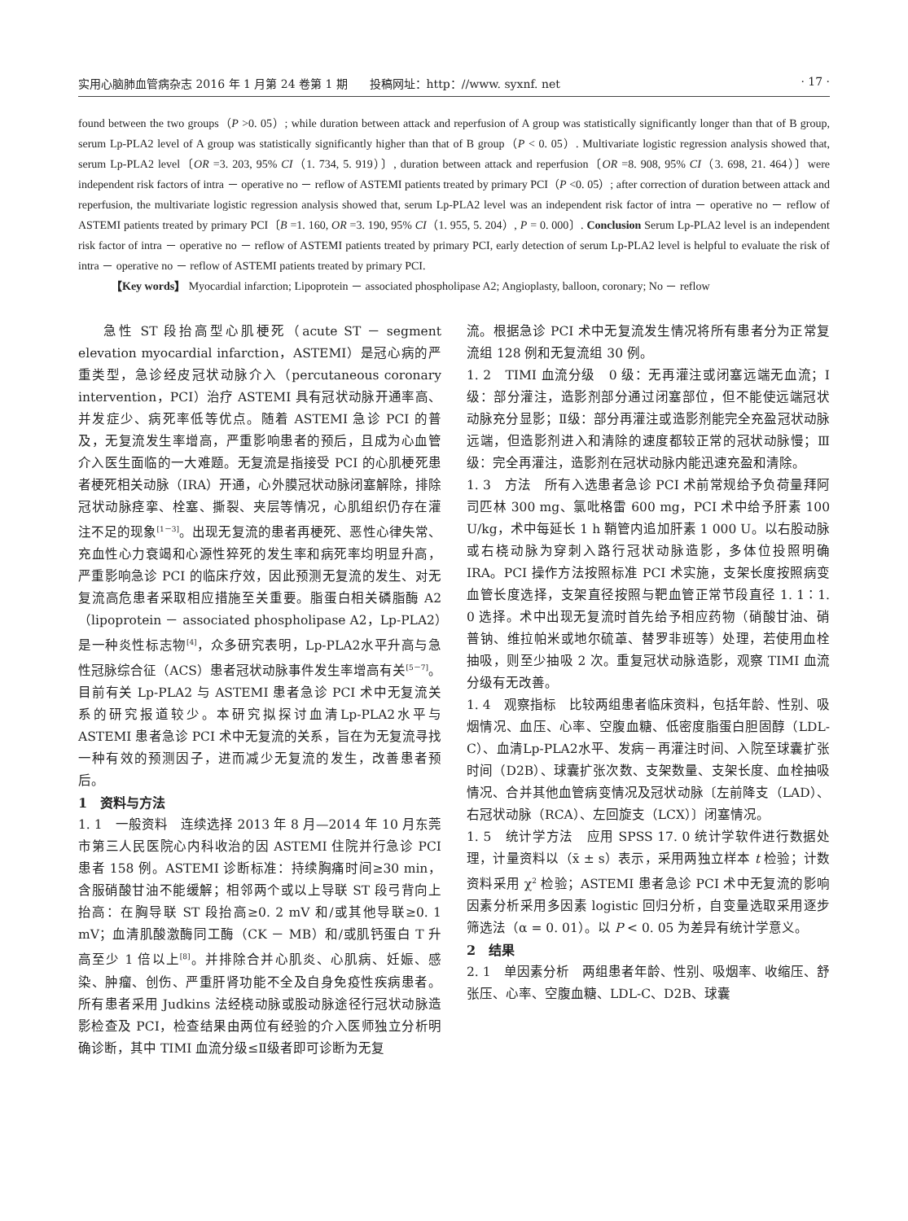实用心脑肺血管病杂志 2016 年 1 月第 24 卷第 1 期 投稿网址：http：//www. syxnf. net · 17 ·
found between the two groups（P >0. 05）; while duration between attack and reperfusion of A group was statistically significantly longer than that of B group, serum Lp-PLA2 level of A group was statistically significantly higher than that of B group（P < 0. 05）. Multivariate logistic regression analysis showed that, serum Lp-PLA2 level〔OR =3. 203, 95% CI（1. 734, 5. 919）〕, duration between attack and reperfusion〔OR =8. 908, 95% CI（3. 698, 21. 464）〕were independent risk factors of intra － operative no － reflow of ASTEMI patients treated by primary PCI（P <0. 05）; after correction of duration between attack and reperfusion, the multivariate logistic regression analysis showed that, serum Lp-PLA2 level was an independent risk factor of intra － operative no － reflow of ASTEMI patients treated by primary PCI〔B =1. 160, OR =3. 190, 95% CI（1. 955, 5. 204）, P = 0. 000〕. Conclusion Serum Lp-PLA2 level is an independent risk factor of intra － operative no － reflow of ASTEMI patients treated by primary PCI, early detection of serum Lp-PLA2 level is helpful to evaluate the risk of intra － operative no － reflow of ASTEMI patients treated by primary PCI.
【Key words】 Myocardial infarction; Lipoprotein － associated phospholipase A2; Angioplasty, balloon, coronary; No － reflow
急性 ST 段抬高型心肌梗死（acute ST － segment elevation myocardial infarction，ASTEMI）是冠心病的严重类型，急诊经皮冠状动脉介入（percutaneous coronary intervention，PCI）治疗 ASTEMI 具有冠状动脉开通率高、并发症少、病死率低等优点。随着 ASTEMI 急诊 PCI 的普及，无复流发生率增高，严重影响患者的预后，且成为心血管介入医生面临的一大难题。无复流是指接受 PCI 的心肌梗死患者梗死相关动脉（IRA）开通，心外膜冠状动脉闭塞解除，排除冠状动脉痉挛、栓塞、撕裂、夹层等情况，心肌组织仍存在灌注不足的现象<sup>[1－3]</sup>。出现无复流的患者再梗死、恶性心律失常、充血性心力衰竭和心源性猝死的发生率和病死率均明显升高，严重影响急诊 PCI 的临床疗效，因此预测无复流的发生、对无复流高危患者采取相应措施至关重要。脂蛋白相关磷脂酶 A2（lipoprotein － associated phospholipase A2，Lp-PLA2）是一种炎性标志物<sup>[4]</sup>，众多研究表明，Lp-PLA2水平升高与急性冠脉综合征（ACS）患者冠状动脉事件发生率增高有关<sup>[5－7]</sup>。目前有关 Lp-PLA2 与 ASTEMI 患者急诊 PCI 术中无复流关系的研究报道较少。本研究拟探讨血清Lp-PLA2水平与 ASTEMI 患者急诊 PCI 术中无复流的关系，旨在为无复流寻找一种有效的预测因子，进而减少无复流的发生，改善患者预后。
1　资料与方法
1. 1　一般资料　连续选择 2013 年 8 月—2014 年 10 月东莞市第三人民医院心内科收治的因 ASTEMI 住院并行急诊 PCI 患者 158 例。ASTEMI 诊断标准：持续胸痛时间≥30 min，含服硝酸甘油不能缓解；相邻两个或以上导联 ST 段弓背向上抬高：在胸导联 ST 段抬高≥0. 2 mV 和/或其他导联≥0. 1 mV；血清肌酸激酶同工酶（CK － MB）和/或肌钙蛋白 T 升高至少 1 倍以上<sup>[8]</sup>。并排除合并心肌炎、心肌病、妊娠、感染、肿瘤、创伤、严重肝肾功能不全及自身免疫性疾病患者。所有患者采用 Judkins 法经桡动脉或股动脉途径行冠状动脉造影检查及 PCI，检查结果由两位有经验的介入医师独立分析明确诊断，其中 TIMI 血流分级≤Ⅱ级者即可诊断为无复
流。根据急诊 PCI 术中无复流发生情况将所有患者分为正常复流组 128 例和无复流组 30 例。
1. 2　TIMI 血流分级　0 级：无再灌注或闭塞远端无血流；Ⅰ级：部分灌注，造影剂部分通过闭塞部位，但不能使远端冠状动脉充分显影；Ⅱ级：部分再灌注或造影剂能完全充盈冠状动脉远端，但造影剂进入和清除的速度都较正常的冠状动脉慢；Ⅲ级：完全再灌注，造影剂在冠状动脉内能迅速充盈和清除。
1. 3　方法　所有入选患者急诊 PCI 术前常规给予负荷量拜阿司匹林 300 mg、氯吡格雷 600 mg，PCI 术中给予肝素 100 U/kg，术中每延长 1 h 鞘管内追加肝素 1 000 U。以右股动脉或右桡动脉为穿刺入路行冠状动脉造影，多体位投照明确 IRA。PCI 操作方法按照标准 PCI 术实施，支架长度按照病变血管长度选择，支架直径按照与靶血管正常节段直径 1. 1∶1. 0 选择。术中出现无复流时首先给予相应药物（硝酸甘油、硝普钠、维拉帕米或地尔硫䓬、替罗非班等）处理，若使用血栓抽吸，则至少抽吸 2 次。重复冠状动脉造影，观察 TIMI 血流分级有无改善。
1. 4　观察指标　比较两组患者临床资料，包括年龄、性别、吸烟情况、血压、心率、空腹血糖、低密度脂蛋白胆固醇（LDL-C）、血清Lp-PLA2水平、发病－再灌注时间、入院至球囊扩张时间（D2B）、球囊扩张次数、支架数量、支架长度、血栓抽吸情况、合并其他血管病变情况及冠状动脉〔左前降支（LAD）、右冠状动脉（RCA）、左回旋支（LCX）〕闭塞情况。
1. 5　统计学方法　应用 SPSS 17. 0 统计学软件进行数据处理，计量资料以（x̄ ± s）表示，采用两独立样本 t 检验；计数资料采用 χ<sup>2</sup> 检验；ASTEMI 患者急诊 PCI 术中无复流的影响因素分析采用多因素 logistic 回归分析，自变量选取采用逐步筛选法（α = 0. 01）。以 P < 0. 05 为差异有统计学意义。
2　结果
2. 1　单因素分析　两组患者年龄、性别、吸烟率、收缩压、舒张压、心率、空腹血糖、LDL-C、D2B、球囊